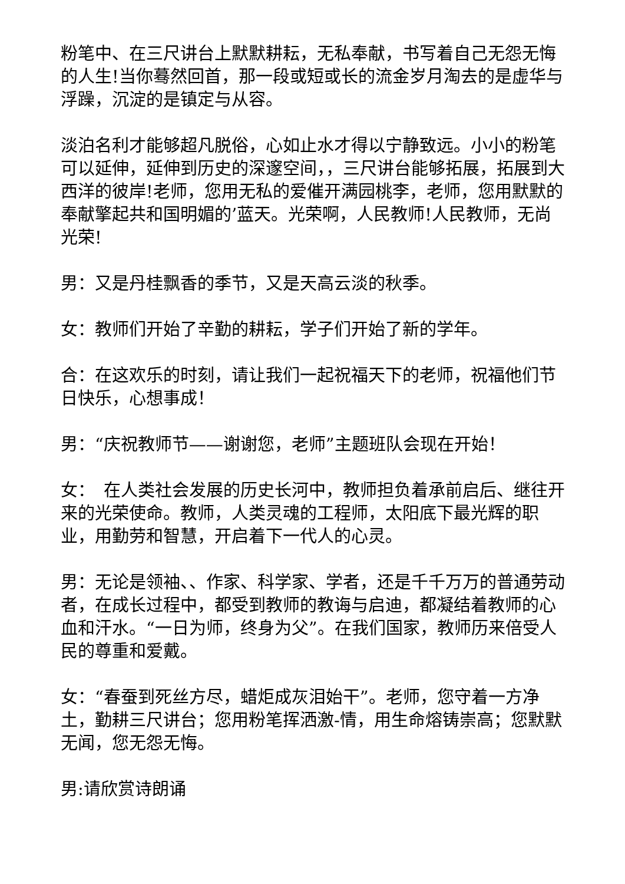粉笔中、在三尺讲台上默默耕耘，无私奉献，书写着自己无怨无悔的人生!当你蓦然回首，那一段或短或长的流金岁月淘去的是虚华与浮躁，沉淀的是镇定与从容。
淡泊名利才能够超凡脱俗，心如止水才得以宁静致远。小小的粉笔可以延伸，延伸到历史的深邃空间，，三尺讲台能够拓展，拓展到大西洋的彼岸!老师，您用无私的爱催开满园桃李，老师，您用默默的奉献擎起共和国明媚的’蓝天。光荣啊，人民教师!人民教师，无尚光荣!
男：又是丹桂飘香的季节，又是天高云淡的秋季。
女：教师们开始了辛勤的耕耘，学子们开始了新的学年。
合：在这欢乐的时刻，请让我们一起祝福天下的老师，祝福他们节日快乐，心想事成！
男：“庆祝教师节——谢谢您，老师”主题班队会现在开始！
女：　在人类社会发展的历史长河中，教师担负着承前启后、继往开来的光荣使命。教师，人类灵魂的工程师，太阳底下最光辉的职业，用勤劳和智慧，开启着下一代人的心灵。
男：无论是领袖、、作家、科学家、学者，还是千千万万的普通劳动者，在成长过程中，都受到教师的教诲与启迪，都凝结着教师的心血和汗水。“一日为师，终身为父”。在我们国家，教师历来倍受人民的尊重和爱戴。
女：“春蚕到死丝方尽，蜡炬成灰泪始干”。老师，您守着一方净土，勤耕三尺讲台；您用粉笔挥洒激-情，用生命熔铸崇高；您默默无闻，您无怨无悔。
男:请欣赏诗朗诵